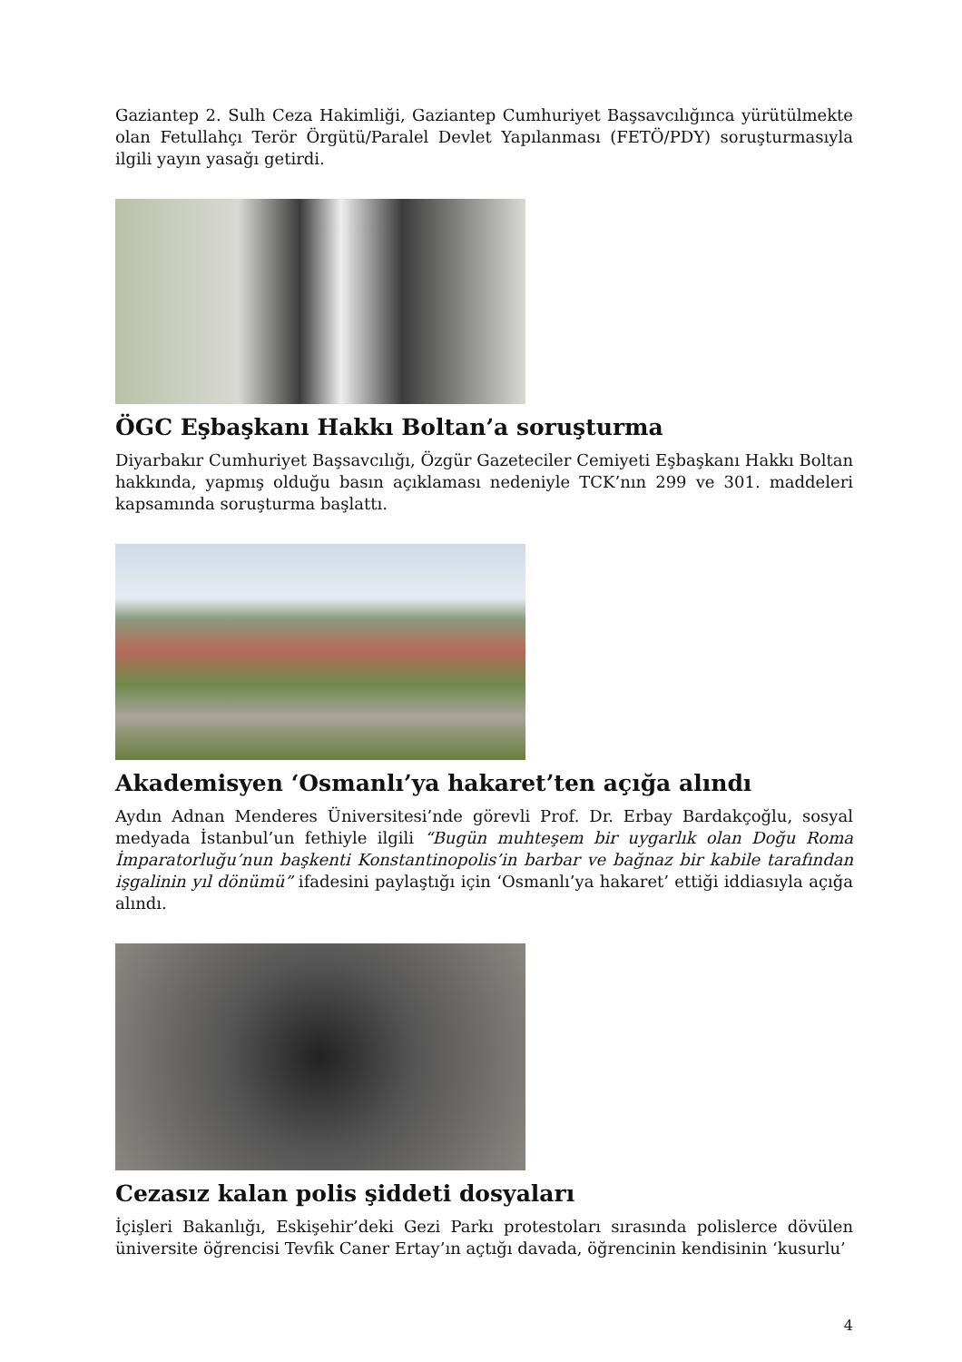Gaziantep 2. Sulh Ceza Hakimliği, Gaziantep Cumhuriyet Başsavcılığınca yürütülmekte olan Fetullahçı Terör Örgütü/Paralel Devlet Yapılanması (FETÖ/PDY) soruşturmasıyla ilgili yayın yasağı getirdi.
ÖGC Eşbaşkanı Hakkı Boltan’a soruşturma
Diyarbakır Cumhuriyet Başsavcılığı, Özgür Gazeteciler Cemiyeti Eşbaşkanı Hakkı Boltan hakkında, yapmış olduğu basın açıklaması nedeniyle TCK’nın 299 ve 301. maddeleri kapsamında soruşturma başlattı.
Akademisyen ‘Osmanlı’ya hakaret’ten açığa alındı
Aydın Adnan Menderes Üniversitesi’nde görevli Prof. Dr. Erbay Bardakçoğlu, sosyal medyada İstanbul’un fethiyle ilgili “Bugün muhteşem bir uygarlık olan Doğu Roma İmparatorluğu’nun başkenti Konstantinopolis’in barbar ve bağnaz bir kabile tarafından işgalinin yıl dönümü” ifadesini paylaştığı için ‘Osmanlı’ya hakaret’ ettiği iddiasıyla açığa alındı.
Cezasız kalan polis şiddeti dosyaları
İçişleri Bakanlığı, Eskişehir’deki Gezi Parkı protestoları sırasında polislerce dövülen üniversite öğrencisi Tevfik Caner Ertay’ın açtığı davada, öğrencinin kendisinin ‘kusurlu’
4